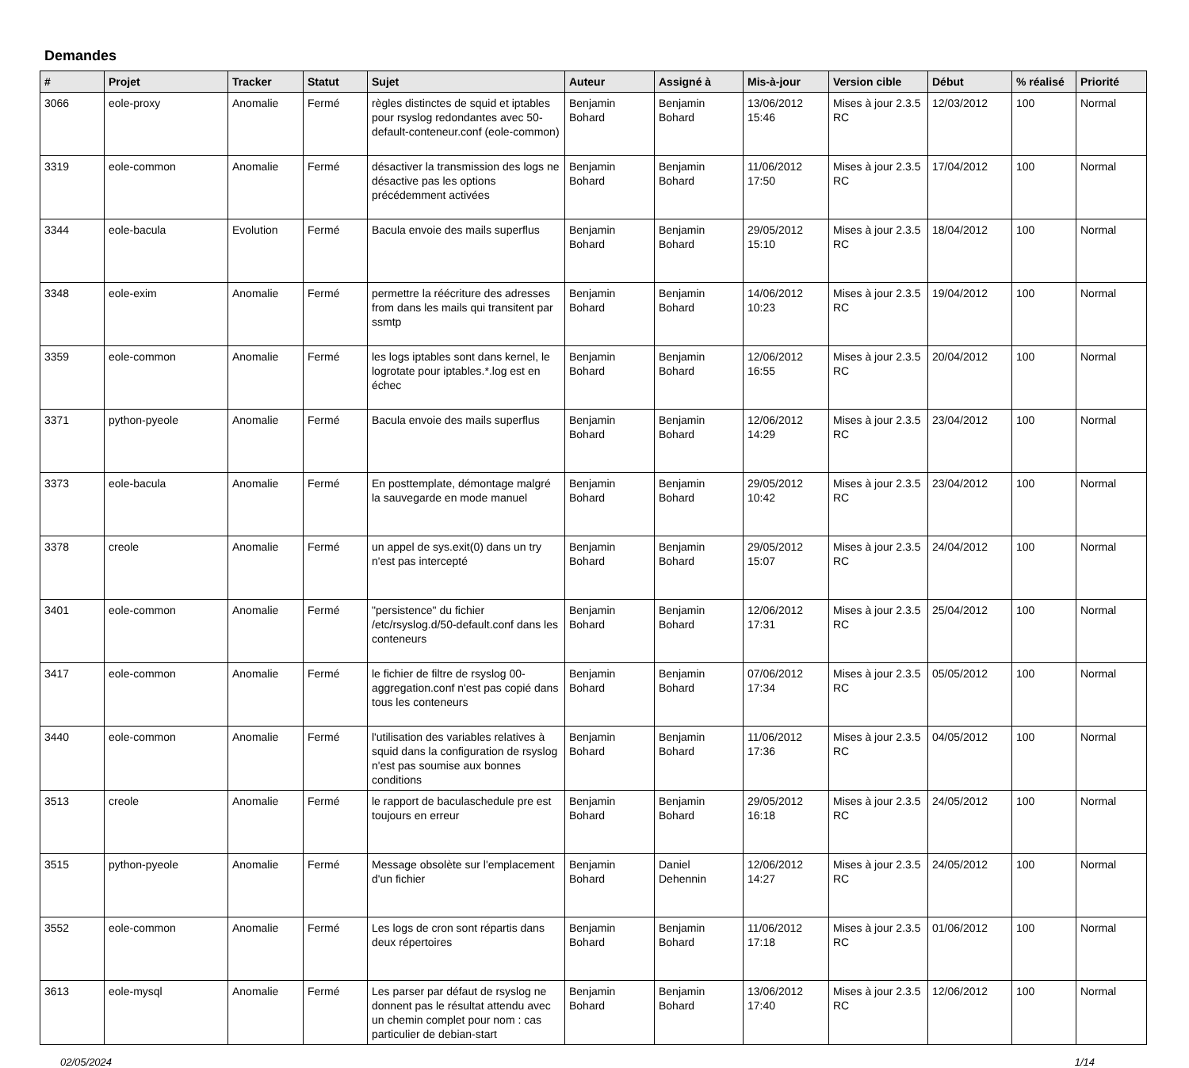Demandes
| # | Projet | Tracker | Statut | Sujet | Auteur | Assigné à | Mis-à-jour | Version cible | Début | % réalisé | Priorité |
| --- | --- | --- | --- | --- | --- | --- | --- | --- | --- | --- | --- |
| 3066 | eole-proxy | Anomalie | Fermé | règles distinctes de squid et iptables pour rsyslog redondantes avec 50-default-conteneur.conf (eole-common) | Benjamin Bohard | Benjamin Bohard | 13/06/2012 15:46 | Mises à jour 2.3.5 RC | 12/03/2012 | 100 | Normal |
| 3319 | eole-common | Anomalie | Fermé | désactiver la transmission des logs ne désactive pas les options précédemment activées | Benjamin Bohard | Benjamin Bohard | 11/06/2012 17:50 | Mises à jour 2.3.5 RC | 17/04/2012 | 100 | Normal |
| 3344 | eole-bacula | Evolution | Fermé | Bacula envoie des mails superflus | Benjamin Bohard | Benjamin Bohard | 29/05/2012 15:10 | Mises à jour 2.3.5 RC | 18/04/2012 | 100 | Normal |
| 3348 | eole-exim | Anomalie | Fermé | permettre la réécriture des adresses from dans les mails qui transitent par ssmtp | Benjamin Bohard | Benjamin Bohard | 14/06/2012 10:23 | Mises à jour 2.3.5 RC | 19/04/2012 | 100 | Normal |
| 3359 | eole-common | Anomalie | Fermé | les logs iptables sont dans kernel, le logrotate pour iptables.*.log est en échec | Benjamin Bohard | Benjamin Bohard | 12/06/2012 16:55 | Mises à jour 2.3.5 RC | 20/04/2012 | 100 | Normal |
| 3371 | python-pyeole | Anomalie | Fermé | Bacula envoie des mails superflus | Benjamin Bohard | Benjamin Bohard | 12/06/2012 14:29 | Mises à jour 2.3.5 RC | 23/04/2012 | 100 | Normal |
| 3373 | eole-bacula | Anomalie | Fermé | En posttemplate, démontage malgré la sauvegarde en mode manuel | Benjamin Bohard | Benjamin Bohard | 29/05/2012 10:42 | Mises à jour 2.3.5 RC | 23/04/2012 | 100 | Normal |
| 3378 | creole | Anomalie | Fermé | un appel de sys.exit(0) dans un try n'est pas intercepté | Benjamin Bohard | Benjamin Bohard | 29/05/2012 15:07 | Mises à jour 2.3.5 RC | 24/04/2012 | 100 | Normal |
| 3401 | eole-common | Anomalie | Fermé | "persistence" du fichier /etc/rsyslog.d/50-default.conf dans les conteneurs | Benjamin Bohard | Benjamin Bohard | 12/06/2012 17:31 | Mises à jour 2.3.5 RC | 25/04/2012 | 100 | Normal |
| 3417 | eole-common | Anomalie | Fermé | le fichier de filtre de rsyslog 00-aggregation.conf n'est pas copié dans tous les conteneurs | Benjamin Bohard | Benjamin Bohard | 07/06/2012 17:34 | Mises à jour 2.3.5 RC | 05/05/2012 | 100 | Normal |
| 3440 | eole-common | Anomalie | Fermé | l'utilisation des variables relatives à squid dans la configuration de rsyslog n'est pas soumise aux bonnes conditions | Benjamin Bohard | Benjamin Bohard | 11/06/2012 17:36 | Mises à jour 2.3.5 RC | 04/05/2012 | 100 | Normal |
| 3513 | creole | Anomalie | Fermé | le rapport de baculaschedule pre est toujours en erreur | Benjamin Bohard | Benjamin Bohard | 29/05/2012 16:18 | Mises à jour 2.3.5 RC | 24/05/2012 | 100 | Normal |
| 3515 | python-pyeole | Anomalie | Fermé | Message obsolète sur l'emplacement d'un fichier | Benjamin Bohard | Daniel Dehennin | 12/06/2012 14:27 | Mises à jour 2.3.5 RC | 24/05/2012 | 100 | Normal |
| 3552 | eole-common | Anomalie | Fermé | Les logs de cron sont répartis dans deux répertoires | Benjamin Bohard | Benjamin Bohard | 11/06/2012 17:18 | Mises à jour 2.3.5 RC | 01/06/2012 | 100 | Normal |
| 3613 | eole-mysql | Anomalie | Fermé | Les parser par défaut de rsyslog ne donnent pas le résultat attendu avec un chemin complet pour nom : cas particulier de debian-start | Benjamin Bohard | Benjamin Bohard | 13/06/2012 17:40 | Mises à jour 2.3.5 RC | 12/06/2012 | 100 | Normal |
02/05/2024 1/14